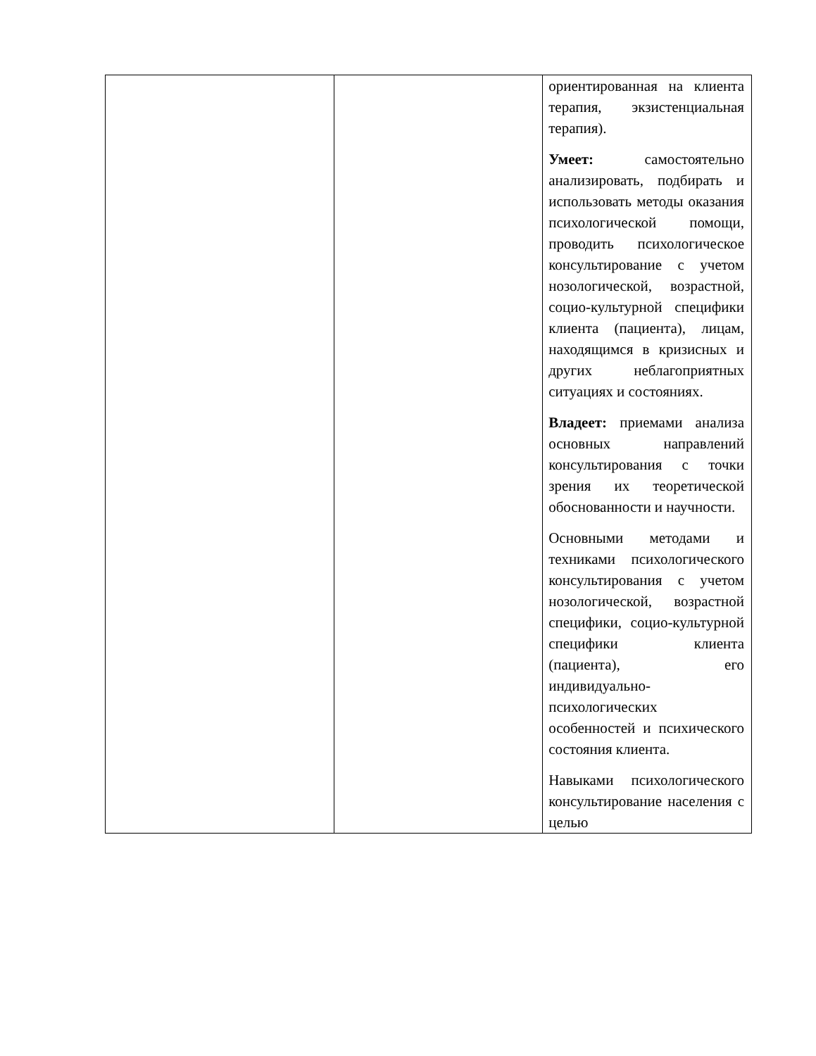| | | ориентированная на клиента терапия, экзистенциальная терапия). Умеет: самостоятельно анализировать, подбирать и использовать методы оказания психологической помощи, проводить психологическое консультирование с учетом нозологической, возрастной, социо-культурной специфики клиента (пациента), лицам, находящимся в кризисных и других неблагоприятных ситуациях и состояниях. Владеет: приемами анализа основных направлений консультирования с точки зрения их теоретической обоснованности и научности. Основными методами и техниками психологического консультирования с учетом нозологической, возрастной специфики, социо-культурной специфики клиента (пациента), его индивидуально-психологических особенностей и психического состояния клиента. Навыками психологического консультирование населения с целью |